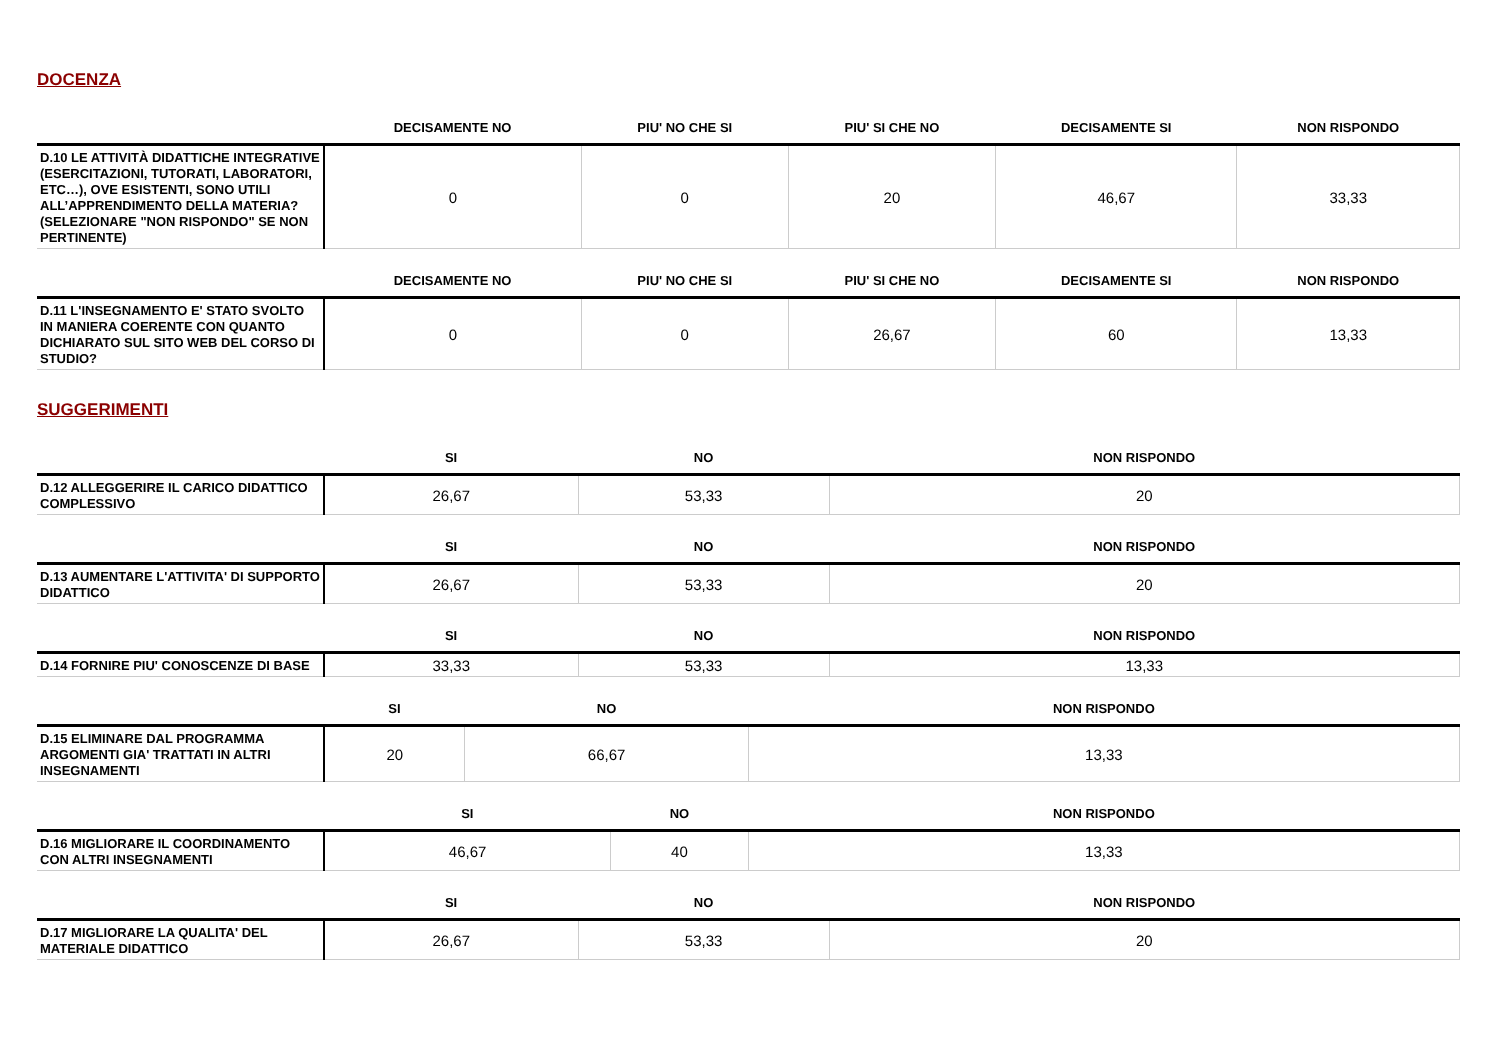DOCENZA
| | DECISAMENTE NO | PIU' NO CHE SI | PIU' SI CHE NO | DECISAMENTE SI | NON RISPONDO |
| --- | --- | --- | --- | --- | --- |
| D.10 LE ATTIVITÀ DIDATTICHE INTEGRATIVE (ESERCITAZIONI, TUTORATI, LABORATORI, ETC…), OVE ESISTENTI, SONO UTILI ALL’APPRENDIMENTO DELLA MATERIA? (SELEZIONARE "NON RISPONDO" SE NON PERTINENTE) | 0 | 0 | 20 | 46,67 | 33,33 |
| | DECISAMENTE NO | PIU' NO CHE SI | PIU' SI CHE NO | DECISAMENTE SI | NON RISPONDO |
| --- | --- | --- | --- | --- | --- |
| D.11 L'INSEGNAMENTO E' STATO SVOLTO IN MANIERA COERENTE CON QUANTO DICHIARATO SUL SITO WEB DEL CORSO DI STUDIO? | 0 | 0 | 26,67 | 60 | 13,33 |
SUGGERIMENTI
| | SI | NO | NON RISPONDO |
| --- | --- | --- | --- |
| D.12 ALLEGGERIRE IL CARICO DIDATTICO COMPLESSIVO | 26,67 | 53,33 | 20 |
| | SI | NO | NON RISPONDO |
| --- | --- | --- | --- |
| D.13 AUMENTARE L'ATTIVITA' DI SUPPORTO DIDATTICO | 26,67 | 53,33 | 20 |
| | SI | NO | NON RISPONDO |
| --- | --- | --- | --- |
| D.14 FORNIRE PIU' CONOSCENZE DI BASE | 33,33 | 53,33 | 13,33 |
| | SI | NO | NON RISPONDO |
| --- | --- | --- | --- |
| D.15 ELIMINARE DAL PROGRAMMA ARGOMENTI GIA' TRATTATI IN ALTRI INSEGNAMENTI | 20 | 66,67 | 13,33 |
| | SI | NO | NON RISPONDO |
| --- | --- | --- | --- |
| D.16 MIGLIORARE IL COORDINAMENTO CON ALTRI INSEGNAMENTI | 46,67 | 40 | 13,33 |
| | SI | NO | NON RISPONDO |
| --- | --- | --- | --- |
| D.17 MIGLIORARE LA QUALITA' DEL MATERIALE DIDATTICO | 26,67 | 53,33 | 20 |